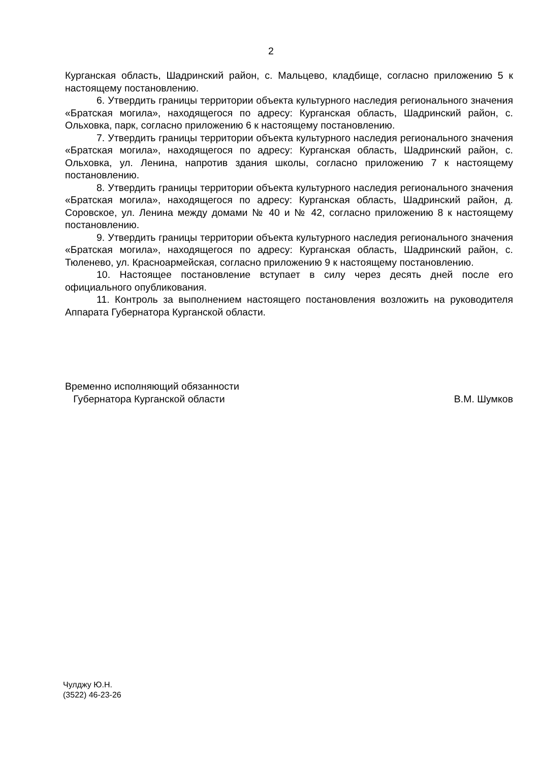2
Курганская область, Шадринский район, с. Мальцево, кладбище, согласно приложению 5 к настоящему постановлению.
6. Утвердить границы территории объекта культурного наследия регионального значения «Братская могила», находящегося по адресу: Курганская область, Шадринский район, с. Ольховка, парк, согласно приложению 6 к настоящему постановлению.
7. Утвердить границы территории объекта культурного наследия регионального значения «Братская могила», находящегося по адресу: Курганская область, Шадринский район, с. Ольховка, ул. Ленина, напротив здания школы, согласно приложению 7 к настоящему постановлению.
8. Утвердить границы территории объекта культурного наследия регионального значения «Братская могила», находящегося по адресу: Курганская область, Шадринский район, д. Соровское, ул. Ленина между домами № 40 и № 42, согласно приложению 8 к настоящему постановлению.
9. Утвердить границы территории объекта культурного наследия регионального значения «Братская могила», находящегося по адресу: Курганская область, Шадринский район, с. Тюленево, ул. Красноармейская, согласно приложению 9 к настоящему постановлению.
10. Настоящее постановление вступает в силу через десять дней после его официального опубликования.
11. Контроль за выполнением настоящего постановления возложить на руководителя Аппарата Губернатора Курганской области.
Временно исполняющий обязанности
Губернатора Курганской области
В.М. Шумков
Чулджу Ю.Н.
(3522) 46-23-26